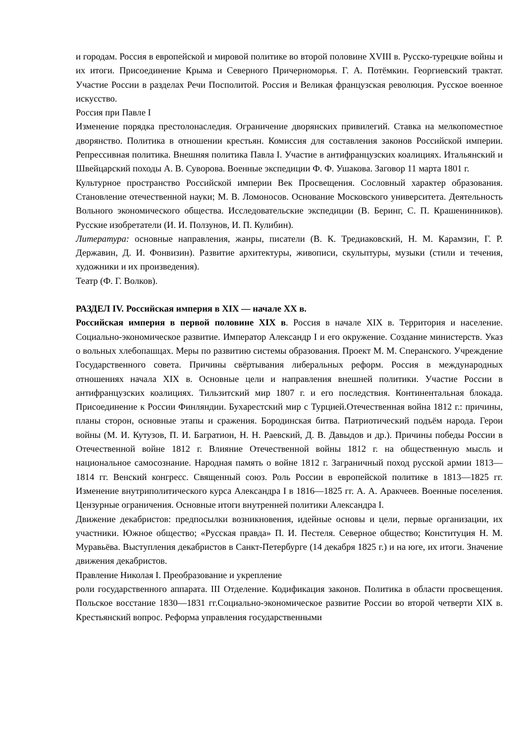и городам. Россия в европейской и мировой политике во второй половине XVIII в. Русско-турецкие войны и их итоги. Присоединение Крыма и Северного Причерноморья. Г. А. Потёмкин. Георгиевский трактат. Участие России в разделах Речи Посполитой. Россия и Великая французская революция. Русское военное искусство.
Россия при Павле I
Изменение порядка престолонаследия. Ограничение дворянских привилегий. Ставка на мелкопоместное дворянство. Политика в отношении крестьян. Комиссия для составления законов Российской империи. Репрессивная политика. Внешняя политика Павла I. Участие в антифранцузских коалициях. Итальянский и Швейцарский походы А. В. Суворова. Военные экспедиции Ф. Ф. Ушакова. Заговор 11 марта 1801 г.
Культурное пространство Российской империи Век Просвещения. Сословный характер образования. Становление отечественной науки; М. В. Ломоносов. Основание Московского университета. Деятельность Вольного экономического общества. Исследовательские экспедиции (В. Беринг, С. П. Крашенинников). Русские изобретатели (И. И. Ползунов, И. П. Кулибин).
Литература: основные направления, жанры, писатели (В. К. Тредиаковский, Н. М. Карамзин, Г. Р. Державин, Д. И. Фонвизин). Развитие архитектуры, живописи, скульптуры, музыки (стили и течения, художники и их произведения).
Театр (Ф. Г. Волков).
РАЗДЕЛ IV. Российская империя в XIX — начале XX в.
Российская империя в первой половине XIX в. Россия в начале XIX в. Территория и население. Социально-экономическое развитие. Император Александр I и его окружение. Создание министерств. Указ о вольных хлебопашцах. Меры по развитию системы образования. Проект М. М. Сперанского. Учреждение Государственного совета. Причины свёртывания либеральных реформ. Россия в международных отношениях начала XIX в. Основные цели и направления внешней политики. Участие России в антифранцузских коалициях. Тильзитский мир 1807 г. и его последствия. Континентальная блокада. Присоединение к России Финляндии. Бухарестский мир с Турцией.Отечественная война 1812 г.: причины, планы сторон, основные этапы и сражения. Бородинская битва. Патриотический подъём народа. Герои войны (М. И. Кутузов, П. И. Багратион, Н. Н. Раевский, Д. В. Давыдов и др.). Причины победы России в Отечественной войне 1812 г. Влияние Отечественной войны 1812 г. на общественную мысль и национальное самосознание. Народная память о войне 1812 г. Заграничный поход русской армии 1813—1814 гг. Венский конгресс. Священный союз. Роль России в европейской политике в 1813—1825 гг. Изменение внутриполитического курса Александра I в 1816—1825 гг. А. А. Аракчеев. Военные поселения. Цензурные ограничения. Основные итоги внутренней политики Александра I.
Движение декабристов: предпосылки возникновения, идейные основы и цели, первые организации, их участники. Южное общество; «Русская правда» П. И. Пестеля. Северное общество; Конституция Н. М. Муравьёва. Выступления декабристов в Санкт-Петербурге (14 декабря 1825 г.) и на юге, их итоги. Значение движения декабристов.
Правление Николая I. Преобразование и укрепление
роли государственного аппарата. III Отделение. Кодификация законов. Политика в области просвещения. Польское восстание 1830—1831 гг.Социально-экономическое развитие России во второй четверти XIX в. Крестьянский вопрос. Реформа управления государственными